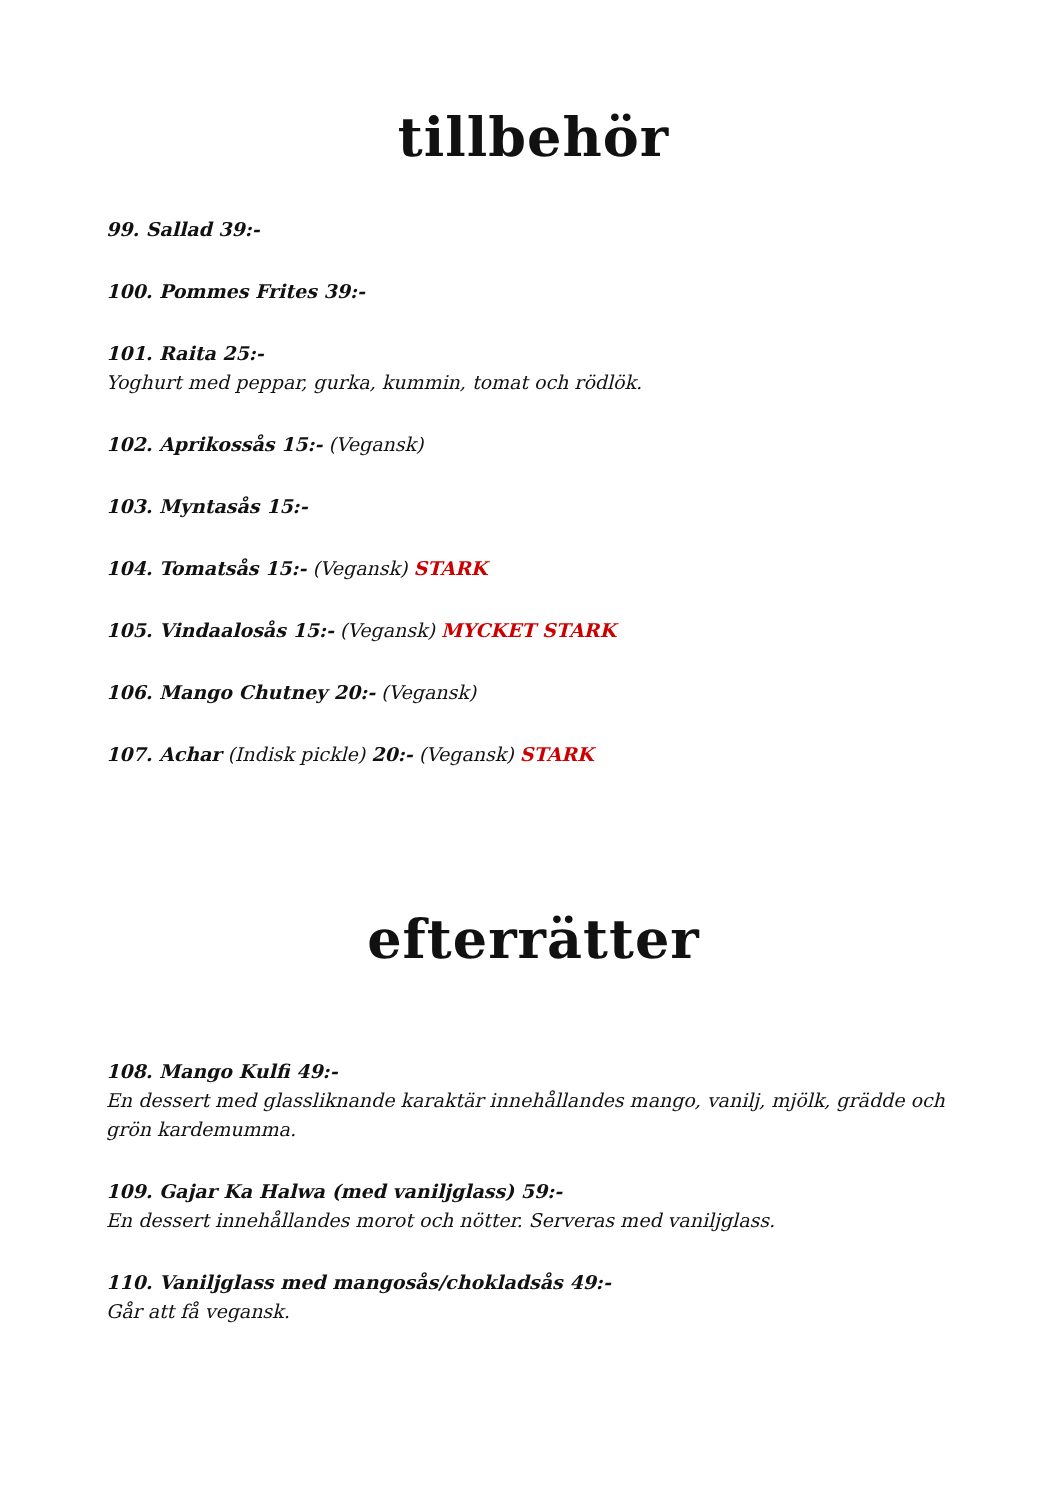tillbehör
99. Sallad 39:-
100. Pommes Frites 39:-
101. Raita 25:-
Yoghurt med peppar, gurka, kummin, tomat och rödlök.
102. Aprikossås 15:- (Vegansk)
103. Myntasås 15:-
104. Tomatsås 15:- (Vegansk) STARK
105. Vindaalosås 15:- (Vegansk) MYCKET STARK
106. Mango Chutney 20:- (Vegansk)
107. Achar (Indisk pickle) 20:- (Vegansk) STARK
efterrätter
108. Mango Kulfi 49:-
En dessert med glassliknande karaktär innehållandes mango, vanilj, mjölk, grädde och grön kardemumma.
109. Gajar Ka Halwa (med vaniljglass) 59:-
En dessert innehållandes morot och nötter. Serveras med vaniljglass.
110. Vaniljglass med mangosås/chokladsås 49:-
Går att få vegansk.